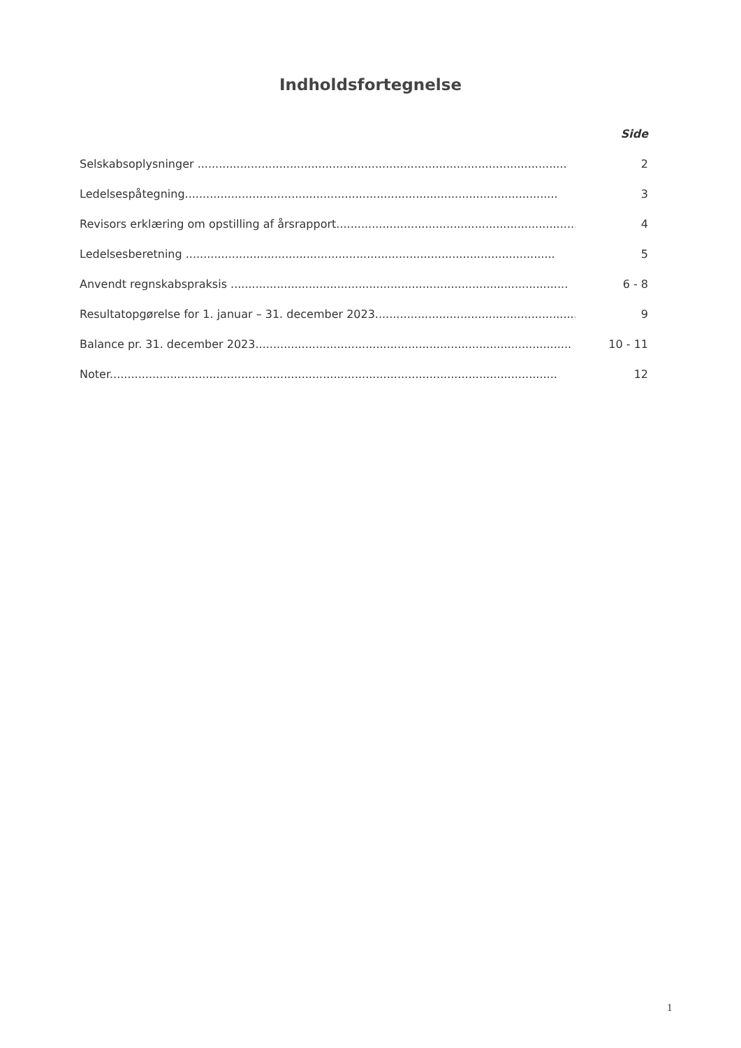Indholdsfortegnelse
Side
Selskabsoplysninger ........................................................................................................ 2
Ledelsespåtegning......................................................................................................... 3
Revisors erklæring om opstilling af årsrapport.................................................................... 4
Ledelsesberetning ........................................................................................................ 5
Anvendt regnskabspraksis ............................................................................................... 6 - 8
Resultatopgørelse for 1. januar – 31. december 2023......................................................... 9
Balance pr. 31. december 2023......................................................................................... 10 - 11
Noter.............................................................................................................................. 12
1